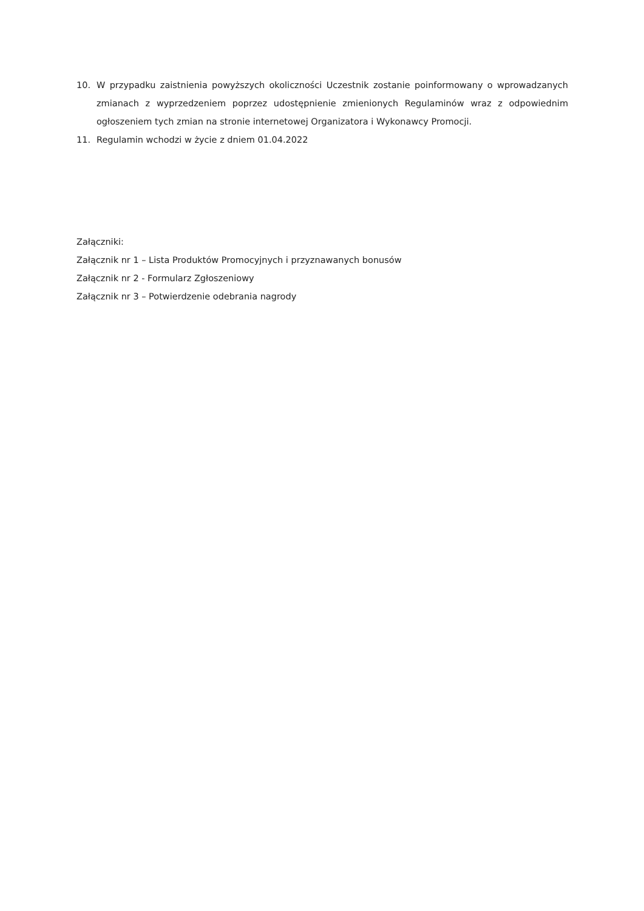10. W przypadku zaistnienia powyższych okoliczności Uczestnik zostanie poinformowany o wprowadzanych zmianach z wyprzedzeniem poprzez udostępnienie zmienionych Regulaminów wraz z odpowiednim ogłoszeniem tych zmian na stronie internetowej Organizatora i Wykonawcy Promocji.
11. Regulamin wchodzi w życie z dniem 01.04.2022
Załączniki:
Załącznik nr 1 – Lista Produktów Promocyjnych i przyznawanych bonusów
Załącznik nr 2 - Formularz Zgłoszeniowy
Załącznik nr 3 – Potwierdzenie odebrania nagrody